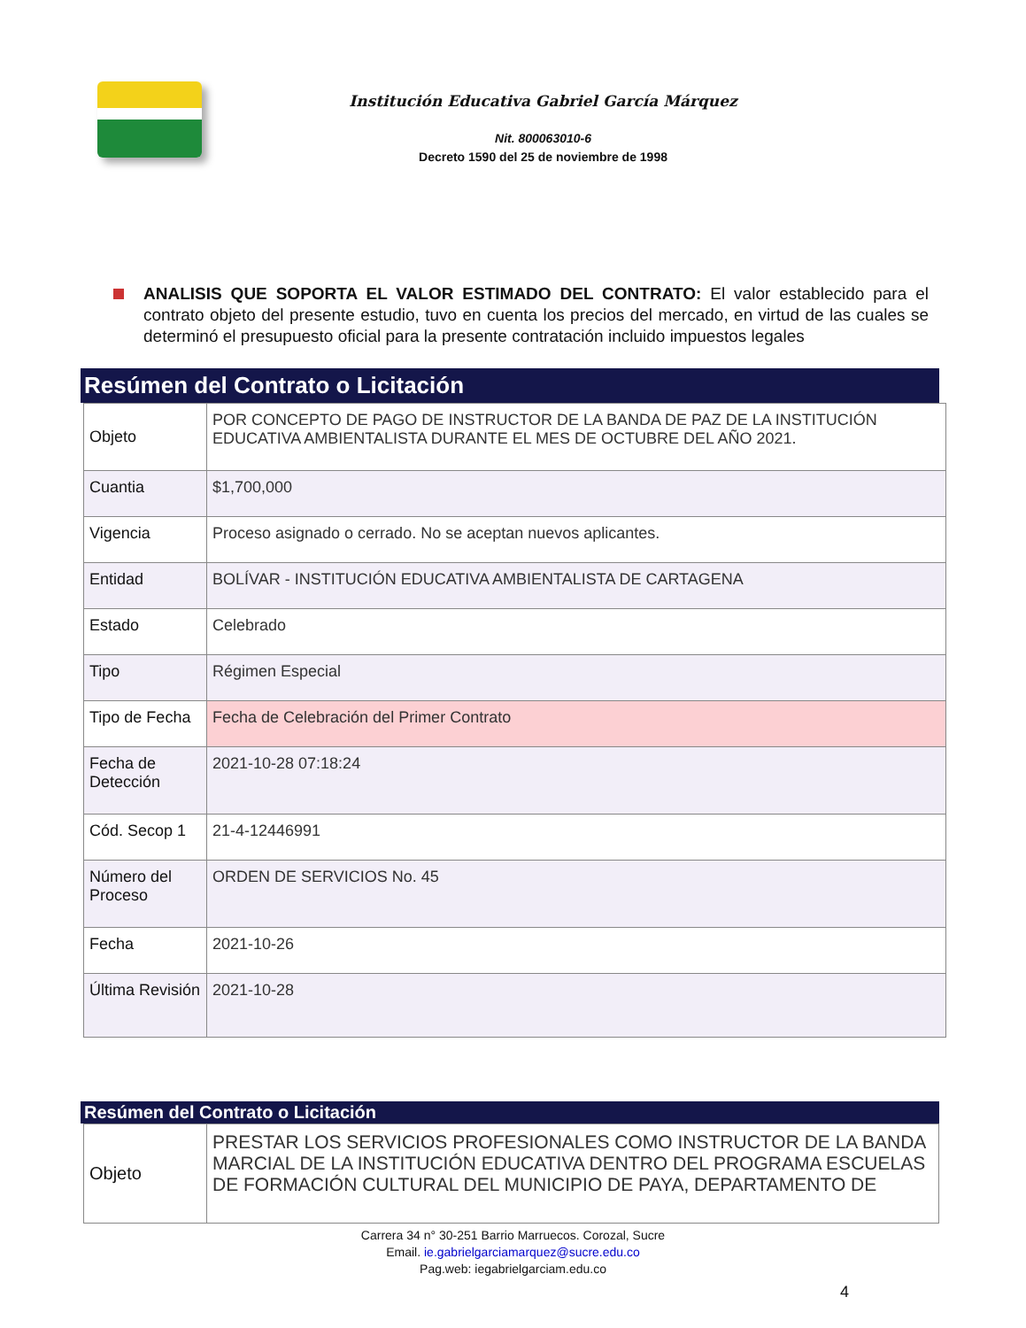Institución Educativa Gabriel García Márquez
Nit. 800063010-6
Decreto 1590 del 25 de noviembre de 1998
ANALISIS QUE SOPORTA EL VALOR ESTIMADO DEL CONTRATO: El valor establecido para el contrato objeto del presente estudio, tuvo en cuenta los precios del mercado, en virtud de las cuales se determinó el presupuesto oficial para la presente contratación incluido impuestos legales
Resúmen del Contrato o Licitación
| Objeto | POR CONCEPTO DE PAGO DE INSTRUCTOR DE LA BANDA DE PAZ DE LA INSTITUCIÓN EDUCATIVA AMBIENTALISTA DURANTE EL MES DE OCTUBRE DEL AÑO 2021. |
| Cuantia | $1,700,000 |
| Vigencia | Proceso asignado o cerrado. No se aceptan nuevos aplicantes. |
| Entidad | BOLÍVAR - INSTITUCIÓN EDUCATIVA AMBIENTALISTA DE CARTAGENA |
| Estado | Celebrado |
| Tipo | Régimen Especial |
| Tipo de Fecha | Fecha de Celebración del Primer Contrato |
| Fecha de Detección | 2021-10-28 07:18:24 |
| Cód. Secop 1 | 21-4-12446991 |
| Número del Proceso | ORDEN DE SERVICIOS No. 45 |
| Fecha | 2021-10-26 |
| Última Revisión | 2021-10-28 |
Resúmen del Contrato o Licitación
| Objeto | PRESTAR LOS SERVICIOS PROFESIONALES COMO INSTRUCTOR DE LA BANDA MARCIAL DE LA INSTITUCIÓN EDUCATIVA DENTRO DEL PROGRAMA ESCUELAS DE FORMACIÓN CULTURAL DEL MUNICIPIO DE PAYA, DEPARTAMENTO DE |
Carrera 34 n° 30-251 Barrio Marruecos. Corozal, Sucre
Email. ie.gabrielgarciamarquez@sucre.edu.co
Pag.web: iegabrielgarciam.edu.co
4